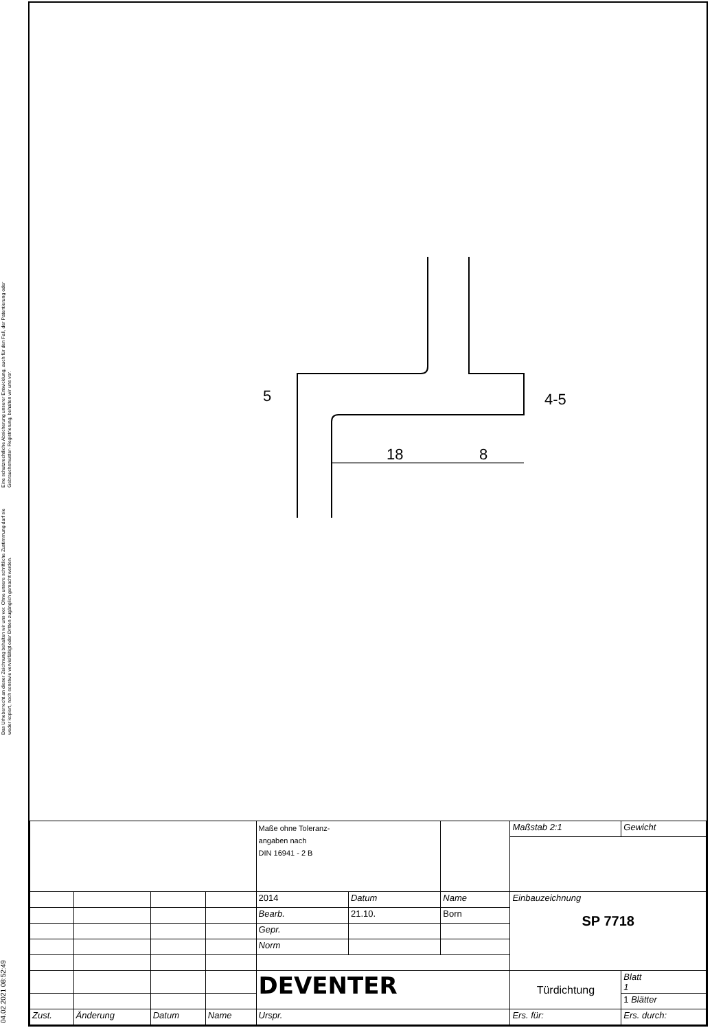Eine schutzrechtliche Absicherung unserer Entwicklung, auch für den Fall, der Patentierung oder Gebrauchsmuster- Registrierung, behalten wir uns vor.
Das Urheberrecht an dieser Zeichnung behalten wir uns vor. Ohne unsere schriftliche Zustimmung darf sie weder kopiert, noch sonstwie vervielfältigt oder Dritten zugänglich gemacht werden.
04.02.2021 08:52:49
18
8
5
4-5
| | | | | Maße ohne Toleranz- angaben nach DIN 16941 - 2 B | | | Maßstab 2:1 | Gewicht | |
| | | | | 2014 | Datum | Name | Einbauzeichnung SP 7718 | | |
| | | | | Bearb. | 21.10. | Born | | | |
| | | | | Gepr. | | | | | |
| | | | | Norm | | | | | |
| | | | | DEVENTER | | | Türdichtung | | Blatt 1 |
| | | | | | | | | | 1 Blätter |
| Zust. | Änderung | Datum | Name | Urspr. | | | Ers. für: | Ers. durch: | |